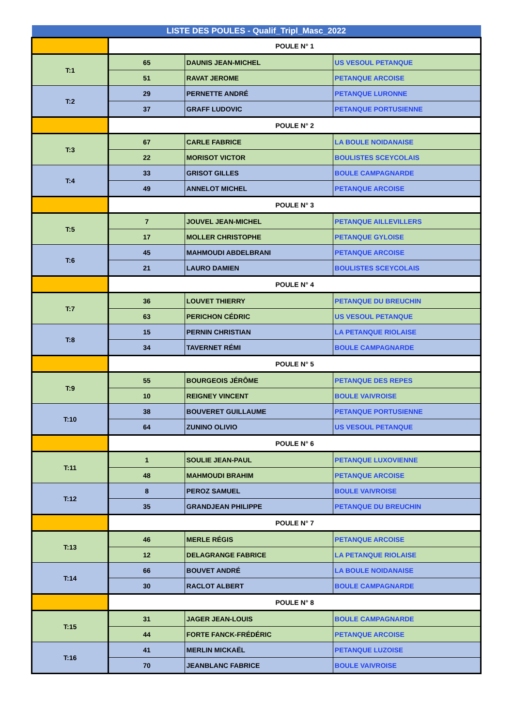| LISTE DES POULES - Qualif_Tripl_Masc_2022 | | | |
| --- | --- | --- | --- |
| | POULE N° 1 | | |
| T:1 | 65 | DAUNIS JEAN-MICHEL | US VESOUL PETANQUE |
| | 51 | RAVAT JEROME | PETANQUE ARCOISE |
| T:2 | 29 | PERNETTE ANDRÉ | PETANQUE LURONNE |
| | 37 | GRAFF LUDOVIC | PETANQUE PORTUSIENNE |
| | POULE N° 2 | | |
| T:3 | 67 | CARLE FABRICE | LA BOULE NOIDANAISE |
| | 22 | MORISOT VICTOR | BOULISTES SCEYCOLAIS |
| T:4 | 33 | GRISOT GILLES | BOULE CAMPAGNARDE |
| | 49 | ANNELOT MICHEL | PETANQUE ARCOISE |
| | POULE N° 3 | | |
| T:5 | 7 | JOUVEL JEAN-MICHEL | PETANQUE AILLEVILLERS |
| | 17 | MOLLER CHRISTOPHE | PETANQUE GYLOISE |
| T:6 | 45 | MAHMOUDI ABDELBRANI | PETANQUE ARCOISE |
| | 21 | LAURO DAMIEN | BOULISTES SCEYCOLAIS |
| | POULE N° 4 | | |
| T:7 | 36 | LOUVET THIERRY | PETANQUE DU BREUCHIN |
| | 63 | PERICHON CÉDRIC | US VESOUL PETANQUE |
| T:8 | 15 | PERNIN CHRISTIAN | LA PETANQUE RIOLAISE |
| | 34 | TAVERNET RÉMI | BOULE CAMPAGNARDE |
| | POULE N° 5 | | |
| T:9 | 55 | BOURGEOIS JÉRÔME | PETANQUE DES REPES |
| | 10 | REIGNEY VINCENT | BOULE VAIVROISE |
| T:10 | 38 | BOUVERET GUILLAUME | PETANQUE PORTUSIENNE |
| | 64 | ZUNINO OLIVIO | US VESOUL PETANQUE |
| | POULE N° 6 | | |
| T:11 | 1 | SOULIE JEAN-PAUL | PETANQUE LUXOVIENNE |
| | 48 | MAHMOUDI BRAHIM | PETANQUE ARCOISE |
| T:12 | 8 | PEROZ SAMUEL | BOULE VAIVROISE |
| | 35 | GRANDJEAN PHILIPPE | PETANQUE DU BREUCHIN |
| | POULE N° 7 | | |
| T:13 | 46 | MERLE RÉGIS | PETANQUE ARCOISE |
| | 12 | DELAGRANGE FABRICE | LA PETANQUE RIOLAISE |
| T:14 | 66 | BOUVET ANDRÉ | LA BOULE NOIDANAISE |
| | 30 | RACLOT ALBERT | BOULE CAMPAGNARDE |
| | POULE N° 8 | | |
| T:15 | 31 | JAGER JEAN-LOUIS | BOULE CAMPAGNARDE |
| | 44 | FORTE FANCK-FRÉDÉRIC | PETANQUE ARCOISE |
| T:16 | 41 | MERLIN MICKAËL | PETANQUE LUZOISE |
| | 70 | JEANBLANC FABRICE | BOULE VAIVROISE |